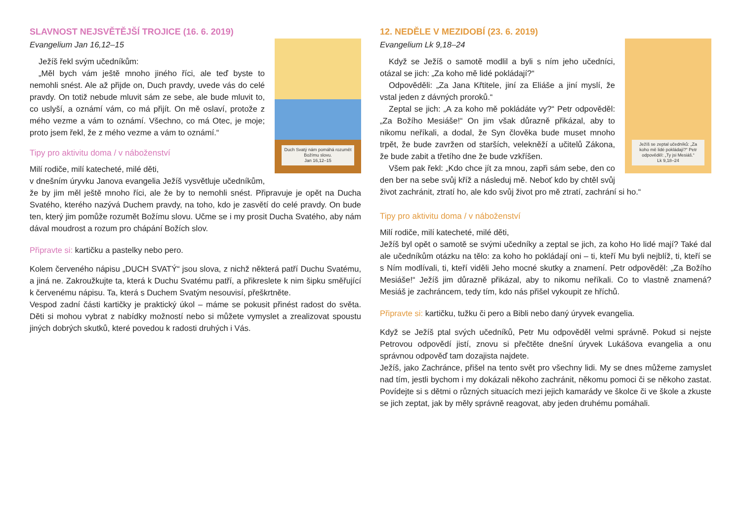SLAVNOST NEJSVĚTĚJŠÍ TROJICE (16. 6. 2019)
Duch Svatý nám pomáhá rozumět Božímu slovu.
Jan 16,12–15
Evangelium Jan 16,12–15
Ježíš řekl svým učedníkům:
„Měl bych vám ještě mnoho jiného říci, ale teď byste to nemohli snést. Ale až přijde on, Duch pravdy, uvede vás do celé pravdy. On totiž nebude mluvit sám ze sebe, ale bude mluvit to, co uslyší, a oznámí vám, co má přijít. On mě oslaví, protože z mého vezme a vám to oznámí. Všechno, co má Otec, je moje; proto jsem řekl, že z mého vezme a vám to oznámí.“
Tipy pro aktivitu doma / v náboženství
Milí rodiče, milí katecheté, milé děti,
v dnešním úryvku Janova evangelia Ježíš vysvětluje učedníkům, že by jim měl ještě mnoho říci, ale že by to nemohli snést. Připravuje je opět na Ducha Svatého, kterého nazývá Duchem pravdy, na toho, kdo je zasvětí do celé pravdy. On bude ten, který jim pomůže rozumět Božímu slovu. Učme se i my prosit Ducha Svatého, aby nám dával moudrost a rozum pro chápání Božích slov.
Připravte si: kartičku a pastelky nebo pero.
Kolem červeného nápisu „DUCH SVATÝ“ jsou slova, z nichž některá patří Duchu Svatému, a jiná ne. Zakroužkujte ta, která k Duchu Svatému patří, a přikreslete k nim šipku směřující k červenému nápisu. Ta, která s Duchem Svatým nesouvisí, přeškrtněte.
Vespod zadní části kartičky je praktický úkol – máme se pokusit přinést radost do světa. Děti si mohou vybrat z nabídky možností nebo si můžete vymyslet a zrealizovat spoustu jiných dobrých skutků, které povedou k radosti druhých i Vás.
12. NEDĚLE V MEZIDOBÍ (23. 6. 2019)
Ježíš se zeptal učedníků: „Za koho mě lidé pokládají?“ Petr odpověděl: „Ty jsi Mesiáš.“
Lk 9,18–24
Evangelium Lk 9,18–24
Když se Ježíš o samotě modlil a byli s ním jeho učedníci, otázal se jich: „Za koho mě lidé pokládají?“
Odpověděli: „Za Jana Křtitele, jiní za Eliáše a jiní myslí, že vstal jeden z dávných proroků.“
Zeptal se jich: „A za koho mě pokládáte vy?“ Petr odpověděl: „Za Božího Mesiáše!“ On jim však důrazně přikázal, aby to nikomu neříkali, a dodal, že Syn člověka bude muset mnoho trpět, že bude zavržen od starších, velekněží a učitelů Zákona, že bude zabit a třetího dne že bude vzkříšen.
Všem pak řekl: „Kdo chce jít za mnou, zapři sám sebe, den co den ber na sebe svůj kříž a následuj mě. Neboť kdo by chtěl svůj život zachránit, ztratí ho, ale kdo svůj život pro mě ztratí, zachrání si ho.“
Tipy pro aktivitu doma / v náboženství
Milí rodiče, milí katecheté, milé děti,
Ježíš byl opět o samotě se svými učedníky a zeptal se jich, za koho Ho lidé mají? Také dal ale učedníkům otázku na tělo: za koho ho pokládají oni – ti, kteří Mu byli nejblíž, ti, kteří se s Ním modlívali, ti, kteří viděli Jeho mocné skutky a znamení. Petr odpověděl: „Za Božího Mesiáše!“ Ježíš jim důrazně přikázal, aby to nikomu neříkali. Co to vlastně znamená? Mesiáš je zachráncem, tedy tím, kdo nás přišel vykoupit ze hříchů.
Připravte si: kartičku, tužku či pero a Bibli nebo daný úryvek evangelia.
Když se Ježíš ptal svých učedníků, Petr Mu odpověděl velmi správně. Pokud si nejste Petrovou odpovědí jistí, znovu si přečtěte dnešní úryvek Lukášova evangelia a onu správnou odpověď tam dozajista najdete.
Ježíš, jako Zachránce, přišel na tento svět pro všechny lidi. My se dnes můžeme zamyslet nad tím, jestli bychom i my dokázali někoho zachránit, někomu pomoci či se někoho zastat. Povídejte si s dětmi o různých situacích mezi jejich kamarády ve školce či ve škole a zkuste se jich zeptat, jak by měly správně reagovat, aby jeden druhému pomáhali.